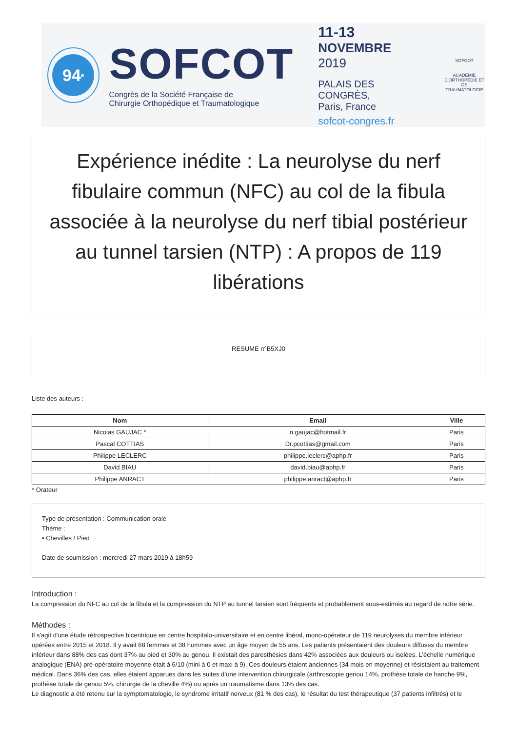94<sup>e</sup>
SOFCOT
Congrès de la Société Française de
Chirurgie Orthopédique et Traumatologique
11-13
NOVEMBRE 2019
PALAIS DES CONGRÈS,
Paris, France
sofcot-congres.fr
SOFCOT
ACADÉMIE
D'ORTHOPÉDIE ET
DE TRAUMATOLOGIE
Expérience inédite : La neurolyse du nerf fibulaire commun (NFC) au col de la fibula associée à la neurolyse du nerf tibial postérieur au tunnel tarsien (NTP) : A propos de 119 libérations
RESUME n°B5XJ0
Liste des auteurs :
| Nom | Email | Ville |
| --- | --- | --- |
| Nicolas GAUJAC * | n.gaujac@hotmail.fr | Paris |
| Pascal COTTIAS | Dr.pcottias@gmail.com | Paris |
| Philippe LECLERC | philippe.leclerc@aphp.fr | Paris |
| David BIAU | david.biau@aphp.fr | Paris |
| Philippe ANRACT | philippe.anract@aphp.fr | Paris |
* Orateur
Type de présentation : Communication orale
Thème :
• Chevilles / Pied
Date de soumission : mercredi 27 mars 2019 à 18h59
Introduction :
La compression du NFC au col de la fibula et la compression du NTP au tunnel tarsien sont fréquents et probablement sous-estimés au regard de notre série.
Méthodes :
Il s'agit d'une étude rétrospective bicentrique en centre hospitalo-universitaire et en centre libéral, mono-opérateur de 119 neurolyses du membre inférieur opérées entre 2015 et 2018. Il y avait 68 femmes et 38 hommes avec un âge moyen de 55 ans. Les patients présentaient des douleurs diffuses du membre inférieur dans 88% des cas dont 37% au pied et 30% au genou. Il existait des paresthésies dans 42% associées aux douleurs ou isolées. L’échelle numérique analogique (ENA) pré-opératoire moyenne était à 6/10 (mini à 0 et maxi à 9). Ces douleurs étaient anciennes (34 mois en moyenne) et résistaient au traitement médical. Dans 36% des cas, elles étaient apparues dans les suites d’une intervention chirurgicale (arthroscopie genou 14%, prothèse totale de hanche 9%, prothèse totale de genou 5%, chirurgie de la cheville 4%) ou après un traumatisme dans 13% des cas.
Le diagnostic a été retenu sur la symptomatologie, le syndrome irritatif nerveux (81 % des cas), le résultat du test thérapeutique (37 patients infiltrés) et le